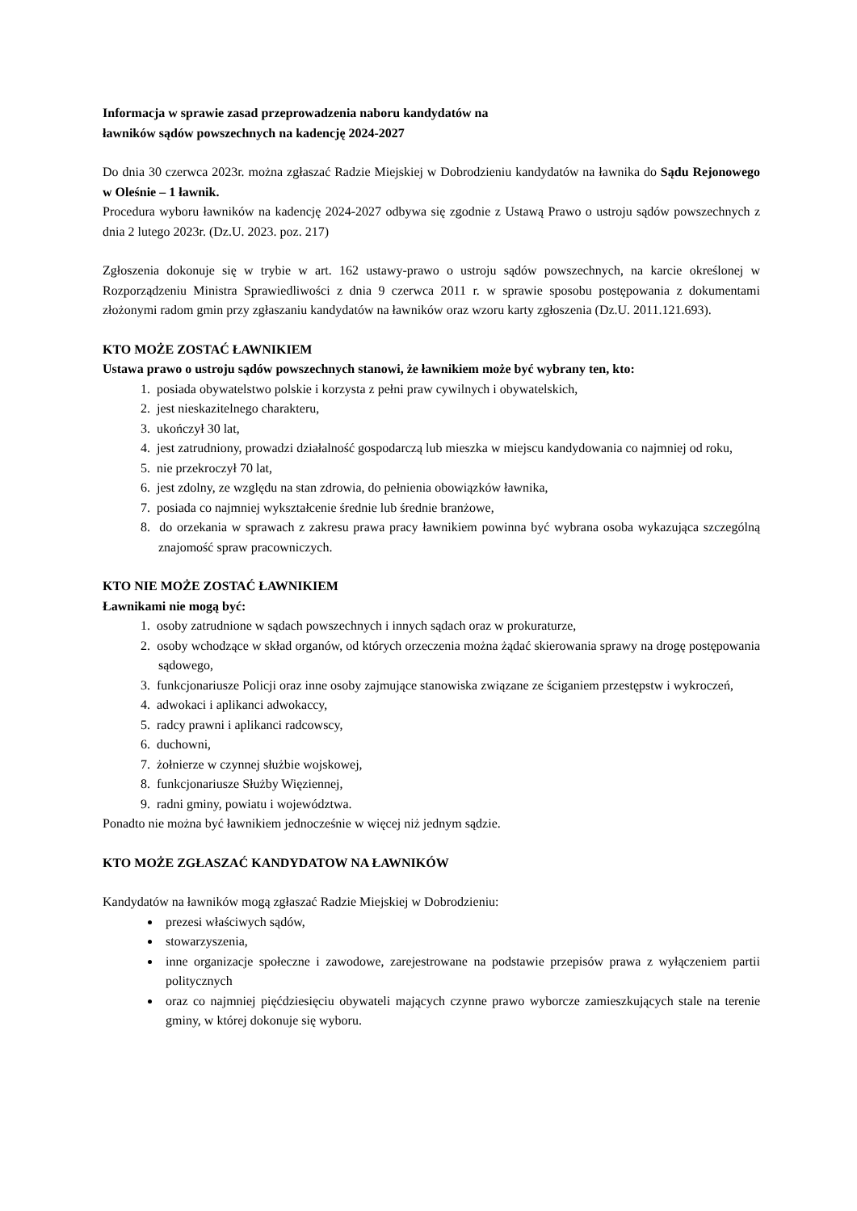Informacja w sprawie zasad przeprowadzenia naboru kandydatów na
ławników sądów powszechnych na kadencję 2024-2027
Do dnia 30 czerwca 2023r. można zgłaszać Radzie Miejskiej w Dobrodzieniu kandydatów na ławnika do Sądu Rejonowego w Oleśnie – 1 ławnik.
Procedura wyboru ławników na kadencję 2024-2027 odbywa się zgodnie z Ustawą Prawo o ustroju sądów powszechnych z dnia 2 lutego 2023r. (Dz.U. 2023. poz. 217)
Zgłoszenia dokonuje się w trybie w art. 162 ustawy-prawo o ustroju sądów powszechnych, na karcie określonej w Rozporządzeniu Ministra Sprawiedliwości z dnia 9 czerwca 2011 r. w sprawie sposobu postępowania z dokumentami złożonymi radom gmin przy zgłaszaniu kandydatów na ławników oraz wzoru karty zgłoszenia (Dz.U. 2011.121.693).
KTO MOŻE ZOSTAĆ ŁAWNIKIEM
Ustawa prawo o ustroju sądów powszechnych stanowi, że ławnikiem może być wybrany ten, kto:
1. posiada obywatelstwo polskie i korzysta z pełni praw cywilnych i obywatelskich,
2. jest nieskazitelnego charakteru,
3. ukończył 30 lat,
4. jest zatrudniony, prowadzi działalność gospodarczą lub mieszka w miejscu kandydowania co najmniej od roku,
5. nie przekroczył 70 lat,
6. jest zdolny, ze względu na stan zdrowia, do pełnienia obowiązków ławnika,
7. posiada co najmniej wykształcenie średnie lub średnie branżowe,
8. do orzekania w sprawach z zakresu prawa pracy ławnikiem powinna być wybrana osoba wykazująca szczególną znajomość spraw pracowniczych.
KTO NIE MOŻE ZOSTAĆ ŁAWNIKIEM
Ławnikami nie mogą być:
1. osoby zatrudnione w sądach powszechnych i innych sądach oraz w prokuraturze,
2. osoby wchodzące w skład organów, od których orzeczenia można żądać skierowania sprawy na drogę postępowania sądowego,
3. funkcjonariusze Policji oraz inne osoby zajmujące stanowiska związane ze ściganiem przestępstw i wykroczeń,
4. adwokaci i aplikanci adwokaccy,
5. radcy prawni i aplikanci radcowscy,
6. duchowni,
7. żołnierze w czynnej służbie wojskowej,
8. funkcjonariusze Służby Więziennej,
9. radni gminy, powiatu i województwa.
Ponadto nie można być ławnikiem jednocześnie w więcej niż jednym sądzie.
KTO MOŻE ZGŁASZAĆ KANDYDATOW NA ŁAWNIKÓW
Kandydatów na ławników mogą zgłaszać Radzie Miejskiej w Dobrodzieniu:
prezesi właściwych sądów,
stowarzyszenia,
inne organizacje społeczne i zawodowe, zarejestrowane na podstawie przepisów prawa z wyłączeniem partii politycznych
oraz co najmniej pięćdziesięciu obywateli mających czynne prawo wyborcze zamieszkujących stale na terenie gminy, w której dokonuje się wyboru.